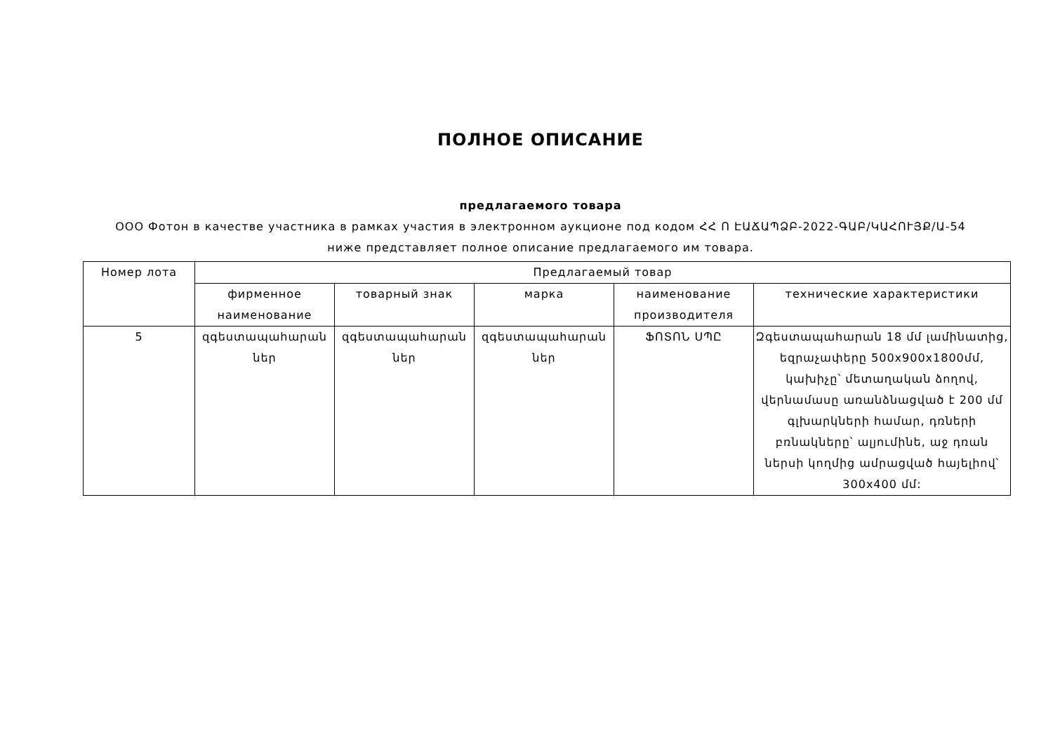ПОЛНОЕ ОПИСАНИЕ
предлагаемого товара
ООО Фотон в качестве участника в рамках участия в электронном аукционе под кодом ՀՀ Ո ԷԱՃԱՊՁԲ-2022-ԳԱԲ/ԿԱՀՈՒՅՔ/Ա-54
ниже представляет полное описание предлагаемого им товара.
| Номер лота | Предлагаемый товар | | | | |
| --- | --- | --- | --- | --- | --- |
| | фирменное наименование | товарный знак | марка | наименование производителя | технические характеристики |
| 5 | զգեստապահարան ներ | զգեստապահարան ներ | զգեստապահարան ներ | ՖՈՏՈՆ ՍՊԸ | Զգեստապահարան 18 մմ լամինատից, եզրաչափերը 500x900x1800մմ, կախիչը՝ մետաղական ձողով, վերնամասը առանձնացված է 200 մմ գլխարկների համար, դռների բռնակները՝ ալյումինե, աջ դռան ներսի կողմից ամրացված հայելիով՝ 300x400 մմ: |